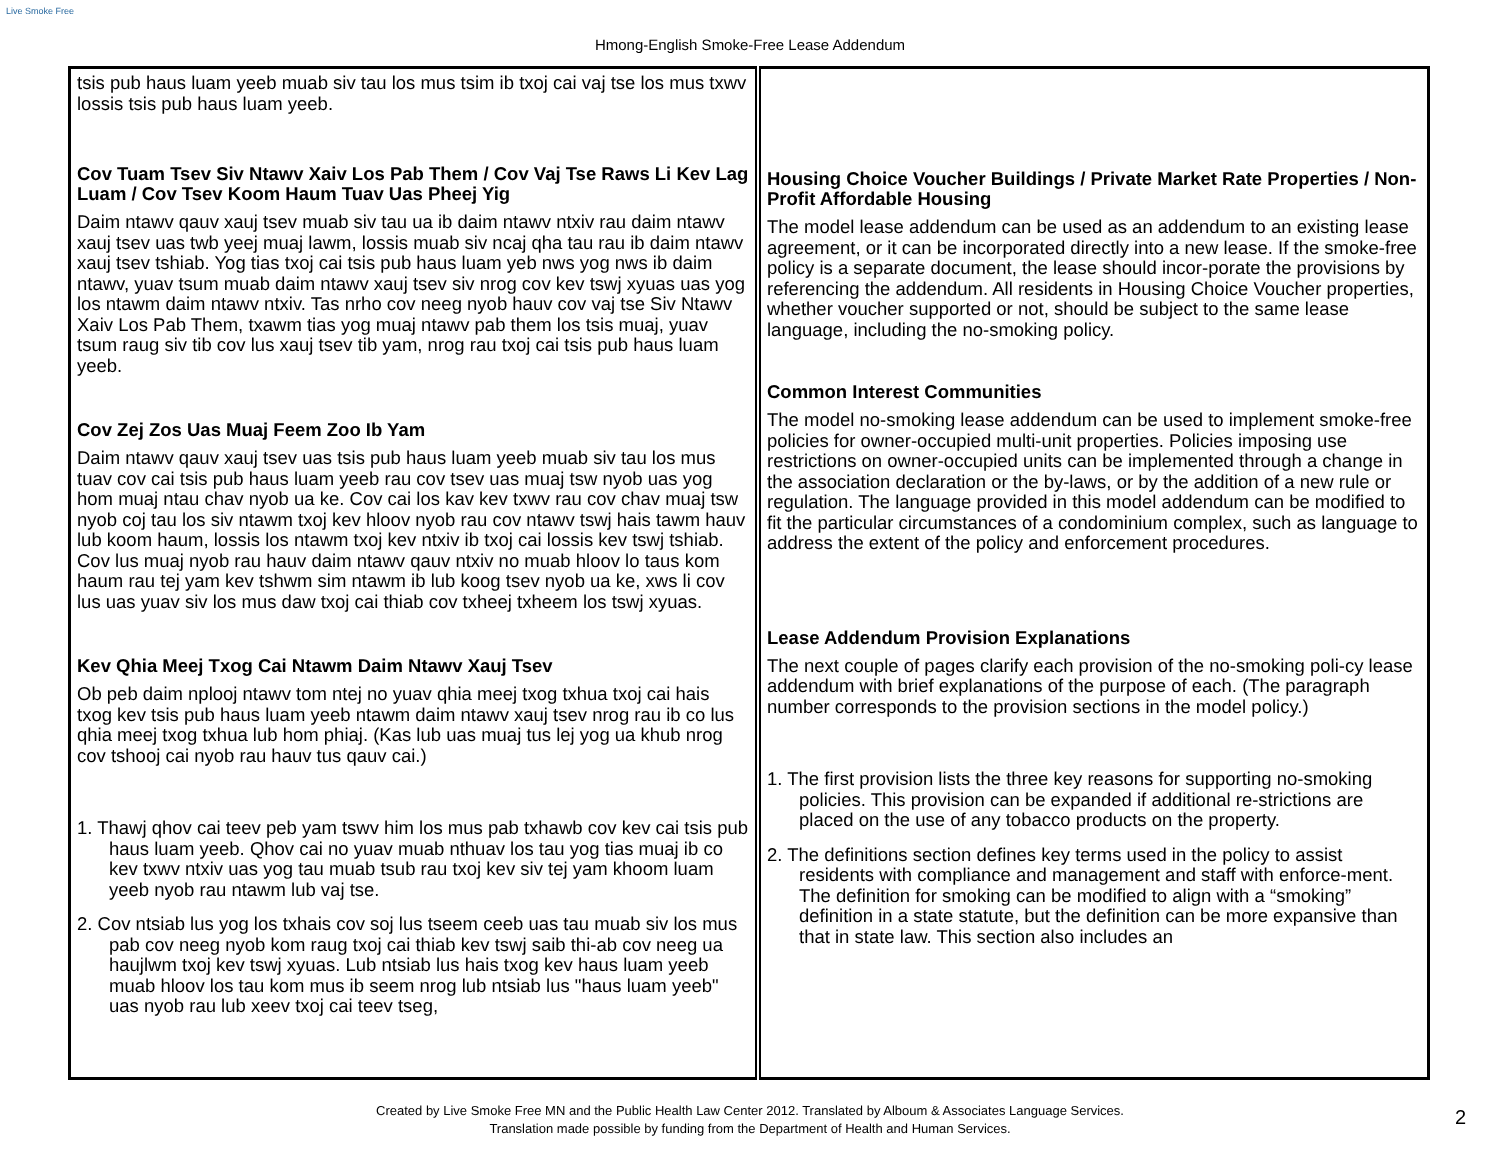Live Smoke Free
Hmong-English Smoke-Free Lease Addendum
| tsis pub haus luam yeeb muab siv tau los mus tsim ib txoj cai vaj tse los mus txwv lossis tsis pub haus luam yeeb. Cov Tuam Tsev Siv Ntawv Xaiv Los Pab Them / Cov Vaj Tse Raws Li Kev Lag Luam / Cov Tsev Koom Haum Tuav Uas Pheej Yig Daim ntawv qauv xauj tsev muab siv tau ua ib daim ntawv ntxiv rau daim ntawv xauj tsev uas twb yeej muaj lawm, lossis muab siv ncaj qha tau rau ib daim ntawv xauj tsev tshiab. Yog tias txoj cai tsis pub haus luam yeb nws yog nws ib daim ntawv, yuav tsum muab daim ntawv xauj tsev siv nrog cov kev tswj xyuas uas yog los ntawm daim ntawv ntxiv. Tas nrho cov neeg nyob hauv cov vaj tse Siv Ntawv Xaiv Los Pab Them, txawm tias yog muaj ntawv pab them los tsis muaj, yuav tsum raug siv tib cov lus xauj tsev tib yam, nrog rau txoj cai tsis pub haus luam yeeb. Cov Zej Zos Uas Muaj Feem Zoo Ib Yam Daim ntawv qauv xauj tsev uas tsis pub haus luam yeeb muab siv tau los mus tuav cov cai tsis pub haus luam yeeb rau cov tsev uas muaj tsw nyob uas yog hom muaj ntau chav nyob ua ke. Cov cai los kav kev txwv rau cov chav muaj tsw nyob coj tau los siv ntawm txoj kev hloov nyob rau cov ntawv tswj hais tawm hauv lub koom haum, lossis los ntawm txoj kev ntxiv ib txoj cai lossis kev tswj tshiab. Cov lus muaj nyob rau hauv daim ntawv qauv ntxiv no muab hloov lo taus kom haum rau tej yam kev tshwm sim ntawm ib lub koog tsev nyob ua ke, xws li cov lus uas yuav siv los mus daw txoj cai thiab cov txheej txheem los tswj xyuas. Kev Qhia Meej Txog Cai Ntawm Daim Ntawv Xauj Tsev Ob peb daim nplooj ntawv tom ntej no yuav qhia meej txog txhua txoj cai hais txog kev tsis pub haus luam yeeb ntawm daim ntawv xauj tsev nrog rau ib co lus qhia meej txog txhua lub hom phiaj. (Kas lub uas muaj tus lej yog ua khub nrog cov tshooj cai nyob rau hauv tus qauv cai.) 1. Thawj qhov cai teev peb yam tswv him los mus pab txhawb cov kev cai tsis pub haus luam yeeb. Qhov cai no yuav muab nthuav los tau yog tias muaj ib co kev txwv ntxiv uas yog tau muab tsub rau txoj kev siv tej yam khoom luam yeeb nyob rau ntawm lub vaj tse. 2. Cov ntsiab lus yog los txhais cov soj lus tseem ceeb uas tau muab siv los mus pab cov neeg nyob kom raug txoj cai thiab kev tswj saib thi-ab cov neeg ua haujlwm txoj kev tswj xyuas. Lub ntsiab lus hais txog kev haus luam yeeb muab hloov los tau kom mus ib seem nrog lub ntsiab lus "haus luam yeeb" uas nyob rau lub xeev txoj cai teev tseg, | Housing Choice Voucher Buildings / Private Market Rate Properties / Non-Profit Affordable Housing The model lease addendum can be used as an addendum to an existing lease agreement, or it can be incorporated directly into a new lease. If the smoke-free policy is a separate document, the lease should incor-porate the provisions by referencing the addendum. All residents in Housing Choice Voucher properties, whether voucher supported or not, should be subject to the same lease language, including the no-smoking policy. Common Interest Communities The model no-smoking lease addendum can be used to implement smoke-free policies for owner-occupied multi-unit properties. Policies imposing use restrictions on owner-occupied units can be implemented through a change in the association declaration or the by-laws, or by the addition of a new rule or regulation. The language provided in this model addendum can be modified to fit the particular circumstances of a condominium complex, such as language to address the extent of the policy and enforcement procedures. Lease Addendum Provision Explanations The next couple of pages clarify each provision of the no-smoking poli-cy lease addendum with brief explanations of the purpose of each. (The paragraph number corresponds to the provision sections in the model policy.) 1. The first provision lists the three key reasons for supporting no-smoking policies. This provision can be expanded if additional re-strictions are placed on the use of any tobacco products on the property. 2. The definitions section defines key terms used in the policy to assist residents with compliance and management and staff with enforce-ment. The definition for smoking can be modified to align with a “smoking” definition in a state statute, but the definition can be more expansive than that in state law. This section also includes an |
Created by Live Smoke Free MN and the Public Health Law Center 2012. Translated by Alboum & Associates Language Services.
Translation made possible by funding from the Department of Health and Human Services.
2